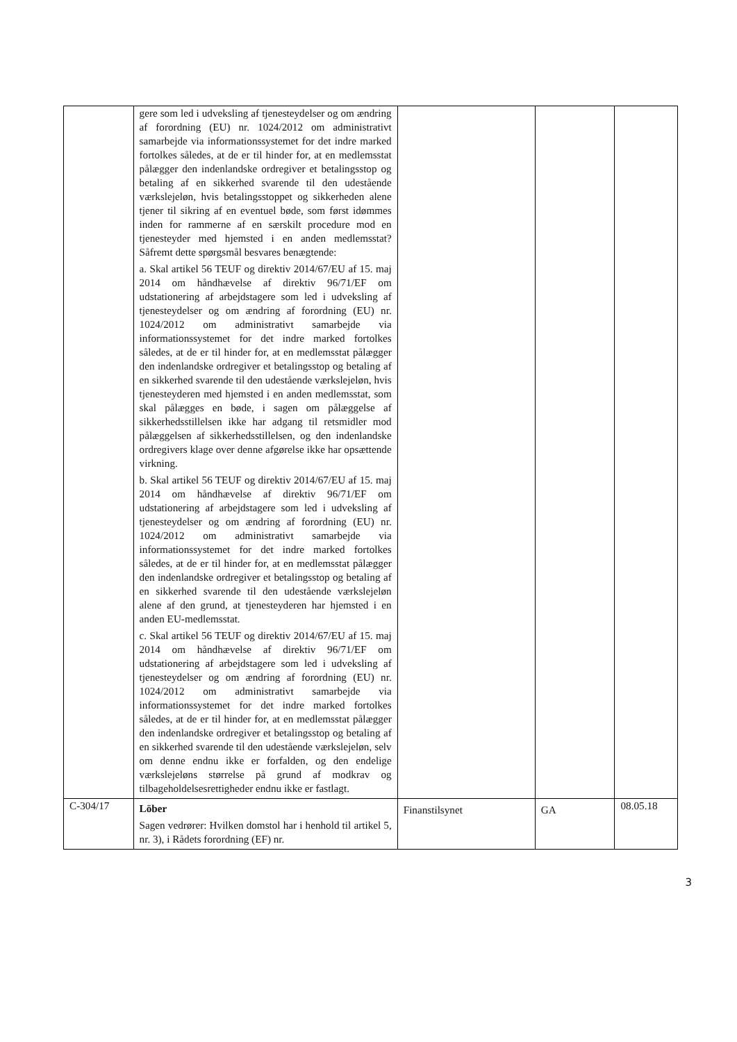| | gere som led i udveksling af tjenesteydelser og om ændring af forordning (EU) nr. 1024/2012 om administrativt samarbejde via informationssystemet for det indre marked fortolkes således, at de er til hinder for, at en medlemsstat pålægger den indenlandske ordregiver et betalingsstop og betaling af en sikkerhed svarende til den udestående værkslejeløn, hvis betalingsstoppet og sikkerheden alene tjener til sikring af en eventuel bøde, som først idømmes inden for rammerne af en særskilt procedure mod en tjenesteyder med hjemsted i en anden medlemsstat? Såfremt dette spørgsmål besvares benægtende: a. Skal artikel 56 TEUF og direktiv 2014/67/EU af 15. maj 2014 om håndhævelse af direktiv 96/71/EF om udstationering af arbejdstagere som led i udveksling af tjenesteydelser og om ændring af forordning (EU) nr. 1024/2012 om administrativt samarbejde via informationssystemet for det indre marked fortolkes således, at de er til hinder for, at en medlemsstat pålægger den indenlandske ordregiver et betalingsstop og betaling af en sikkerhed svarende til den udestående værkslejeløn, hvis tjenesteyderen med hjemsted i en anden medlemsstat, som skal pålægges en bøde, i sagen om pålæggelse af sikkerhedsstillelsen ikke har adgang til retsmidler mod pålæggelsen af sikkerhedsstillelsen, og den indenlandske ordregivers klage over denne afgørelse ikke har opsættende virkning. b. Skal artikel 56 TEUF og direktiv 2014/67/EU af 15. maj 2014 om håndhævelse af direktiv 96/71/EF om udstationering af arbejdstagere som led i udveksling af tjenesteydelser og om ændring af forordning (EU) nr. 1024/2012 om administrativt samarbejde via informationssystemet for det indre marked fortolkes således, at de er til hinder for, at en medlemsstat pålægger den indenlandske ordregiver et betalingsstop og betaling af en sikkerhed svarende til den udestående værkslejeløn alene af den grund, at tjenesteyderen har hjemsted i en anden EU-medlemsstat. c. Skal artikel 56 TEUF og direktiv 2014/67/EU af 15. maj 2014 om håndhævelse af direktiv 96/71/EF om udstationering af arbejdstagere som led i udveksling af tjenesteydelser og om ændring af forordning (EU) nr. 1024/2012 om administrativt samarbejde via informationssystemet for det indre marked fortolkes således, at de er til hinder for, at en medlemsstat pålægger den indenlandske ordregiver et betalingsstop og betaling af en sikkerhed svarende til den udestående værkslejeløn, selv om denne endnu ikke er forfalden, og den endelige værkslejeløns størrelse på grund af modkrav og tilbageholdelsesrettigheder endnu ikke er fastlagt. | | | |
| C-304/17 | Löber Sagen vedrører: Hvilken domstol har i henhold til artikel 5, nr. 3), i Rådets forordning (EF) nr. | Finanstilsynet | GA | 08.05.18 |
3